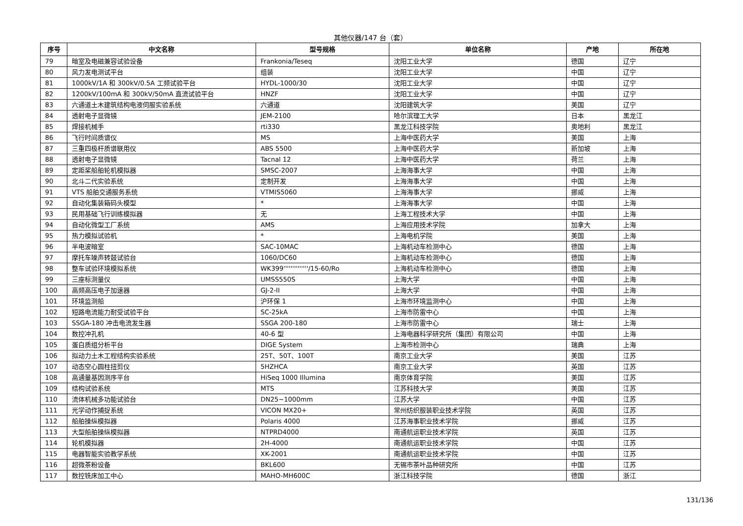其他仪器/147 台（套）
| 序号 | 中文名称 | 型号规格 | 单位名称 | 产地 | 所在地 |
| --- | --- | --- | --- | --- | --- |
| 79 | 暗室及电磁兼容试验设备 | Frankonia/Teseq | 沈阳工业大学 | 德国 | 辽宁 |
| 80 | 风力发电测试平台 | 组装 | 沈阳工业大学 | 中国 | 辽宁 |
| 81 | 1000kV/1A 和 300kV/0.5A 工频试验平台 | HYDL-1000/30 | 沈阳工业大学 | 中国 | 辽宁 |
| 82 | 1200kV/100mA 和 300kV/50mA 直流试验平台 | HNZF | 沈阳工业大学 | 中国 | 辽宁 |
| 83 | 六通道土木建筑结构电液伺服实验系统 | 六通道 | 沈阳建筑大学 | 美国 | 辽宁 |
| 84 | 透射电子显微镜 | JEM-2100 | 哈尔滨理工大学 | 日本 | 黑龙江 |
| 85 | 焊接机械手 | rti330 | 黑龙江科技学院 | 奥地利 | 黑龙江 |
| 86 | 飞行时间质谱仪 | MS | 上海中医药大学 | 美国 | 上海 |
| 87 | 三重四极杆质谱联用仪 | ABS 5500 | 上海中医药大学 | 新加坡 | 上海 |
| 88 | 透射电子显微镜 | Tacnal 12 | 上海中医药大学 | 荷兰 | 上海 |
| 89 | 定距桨船舶轮机模拟器 | SMSC-2007 | 上海海事大学 | 中国 | 上海 |
| 90 | 北斗二代实验系统 | 定制开发 | 上海海事大学 | 中国 | 上海 |
| 91 | VTS 船舶交通服务系统 | VTMIS5060 | 上海海事大学 | 挪威 | 上海 |
| 92 | 自动化集装箱码头模型 | * | 上海海事大学 | 中国 | 上海 |
| 93 | 民用基础飞行训练模拟器 | 无 | 上海工程技术大学 | 中国 | 上海 |
| 94 | 自动化微型工厂系统 | AMS | 上海应用技术学院 | 加拿大 | 上海 |
| 95 | 热力模拟试验机 | * | 上海电机学院 | 美国 | 上海 |
| 96 | 半电波暗室 | SAC-10MAC | 上海机动车检测中心 | 德国 | 上海 |
| 97 | 摩托车噪声转鼓试验台 | 1060/DC60 | 上海机动车检测中心 | 德国 | 上海 |
| 98 | 整车试验环境模拟系统 | WK399''''''''''''''/15-60/Ro | 上海机动车检测中心 | 德国 | 上海 |
| 99 | 三座标测量仪 | UMSS550S | 上海大学 | 中国 | 上海 |
| 100 | 高频高压电子加速器 | GJ-2-II | 上海大学 | 中国 | 上海 |
| 101 | 环境监测船 | 沪环保 1 | 上海市环境监测中心 | 中国 | 上海 |
| 102 | 短路电流能力耐受试验平台 | SC-25kA | 上海市防雷中心 | 中国 | 上海 |
| 103 | SSGA-180 冲击电流发生器 | SSGA 200-180 | 上海市防雷中心 | 瑞士 | 上海 |
| 104 | 数控冲孔机 | 40-6 型 | 上海电器科学研究所（集团）有限公司 | 中国 | 上海 |
| 105 | 蛋白质组分析平台 | DIGE System | 上海市检测中心 | 瑞典 | 上海 |
| 106 | 拟动力土木工程结构实验系统 | 25T、50T、100T | 南京工业大学 | 美国 | 江苏 |
| 107 | 动态空心圆柱扭剪仪 | 5HZHCA | 南京工业大学 | 英国 | 江苏 |
| 108 | 高通量基因测序平台 | HiSeq 1000 Illumina | 南京体育学院 | 美国 | 江苏 |
| 109 | 结构试验系统 | MTS | 江苏科技大学 | 美国 | 江苏 |
| 110 | 流体机械多功能试验台 | DN25~1000mm | 江苏大学 | 中国 | 江苏 |
| 111 | 光学动作捕捉系统 | VICON MX20+ | 常州纺织服装职业技术学院 | 英国 | 江苏 |
| 112 | 船舶操纵模拟器 | Polaris 4000 | 江苏海事职业技术学院 | 挪威 | 江苏 |
| 113 | 大型船舶操纵模拟器 | NTPRD4000 | 南通航运职业技术学院 | 英国 | 江苏 |
| 114 | 轮机模拟器 | 2H-4000 | 南通航运职业技术学院 | 中国 | 江苏 |
| 115 | 电器智能实验教学系统 | XK-2001 | 南通航运职业技术学院 | 中国 | 江苏 |
| 116 | 超微茶粉设备 | BKL600 | 无锡市茶叶品种研究所 | 中国 | 江苏 |
| 117 | 数控铣床加工中心 | MAHO-MH600C | 浙江科技学院 | 德国 | 浙江 |
131/136